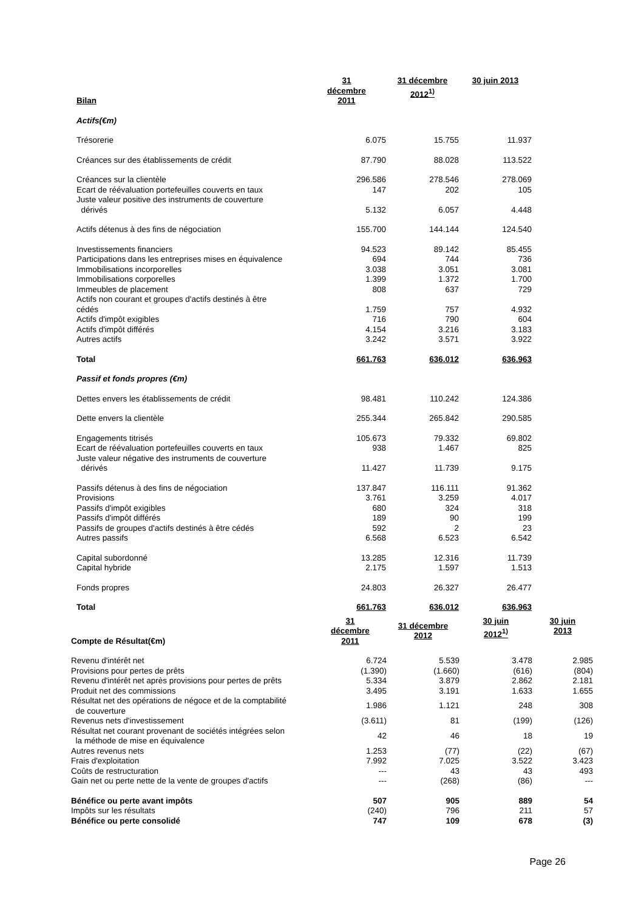| Bilan | 31 décembre 2011 | 31 décembre 2012<sup>1)</sup> | 30 juin 2013 |
| --- | --- | --- | --- |
| Actifs(€m) | | | |
| Trésorerie | 6.075 | 15.755 | 11.937 |
| Créances sur des établissements de crédit | 87.790 | 88.028 | 113.522 |
| Créances sur la clientèle | 296.586 | 278.546 | 278.069 |
| Ecart de réévaluation portefeuilles couverts en taux | 147 | 202 | 105 |
| Juste valeur positive des instruments de couverture dérivés | 5.132 | 6.057 | 4.448 |
| Actifs détenus à des fins de négociation | 155.700 | 144.144 | 124.540 |
| Investissements financiers | 94.523 | 89.142 | 85.455 |
| Participations dans les entreprises mises en équivalence | 694 | 744 | 736 |
| Immobilisations incorporelles | 3.038 | 3.051 | 3.081 |
| Immobilisations corporelles | 1.399 | 1.372 | 1.700 |
| Immeubles de placement | 808 | 637 | 729 |
| Actifs non courant et groupes d'actifs destinés à être cédés | 1.759 | 757 | 4.932 |
| Actifs d'impôt exigibles | 716 | 790 | 604 |
| Actifs d'impôt différés | 4.154 | 3.216 | 3.183 |
| Autres actifs | 3.242 | 3.571 | 3.922 |
| Total | 661.763 | 636.012 | 636.963 |
| Passif et fonds propres (€m) | | | |
| Dettes envers les établissements de crédit | 98.481 | 110.242 | 124.386 |
| Dette envers la clientèle | 255.344 | 265.842 | 290.585 |
| Engagements titrisés | 105.673 | 79.332 | 69.802 |
| Ecart de réévaluation portefeuilles couverts en taux | 938 | 1.467 | 825 |
| Juste valeur négative des instruments de couverture dérivés | 11.427 | 11.739 | 9.175 |
| Passifs détenus à des fins de négociation | 137.847 | 116.111 | 91.362 |
| Provisions | 3.761 | 3.259 | 4.017 |
| Passifs d'impôt exigibles | 680 | 324 | 318 |
| Passifs d'impôt différés | 189 | 90 | 199 |
| Passifs de groupes d'actifs destinés à être cédés | 592 | 2 | 23 |
| Autres passifs | 6.568 | 6.523 | 6.542 |
| Capital subordonné | 13.285 | 12.316 | 11.739 |
| Capital hybride | 2.175 | 1.597 | 1.513 |
| Fonds propres | 24.803 | 26.327 | 26.477 |
| Total | 661.763 | 636.012 | 636.963 |
| Compte de Résultat(€m) | 31 décembre 2011 | 31 décembre 2012 | 30 juin 2012<sup>1)</sup> | 30 juin 2013 |
| --- | --- | --- | --- | --- |
| Revenu d'intérêt net | 6.724 | 5.539 | 3.478 | 2.985 |
| Provisions pour pertes de prêts | (1.390) | (1.660) | (616) | (804) |
| Revenu d'intérêt net après provisions pour pertes de prêts | 5.334 | 3.879 | 2.862 | 2.181 |
| Produit net des commissions | 3.495 | 3.191 | 1.633 | 1.655 |
| Résultat net des opérations de négoce et de la comptabilité de couverture | 1.986 | 1.121 | 248 | 308 |
| Revenus nets d'investissement | (3.611) | 81 | (199) | (126) |
| Résultat net courant provenant de sociétés intégrées selon la méthode de mise en équivalence | 42 | 46 | 18 | 19 |
| Autres revenus nets | 1.253 | (77) | (22) | (67) |
| Frais d'exploitation | 7.992 | 7.025 | 3.522 | 3.423 |
| Coûts de restructuration | --- | 43 | 43 | 493 |
| Gain net ou perte nette de la vente de groupes d'actifs | --- | (268) | (86) | --- |
| Bénéfice ou perte avant impôts | 507 | 905 | 889 | 54 |
| Impôts sur les résultats | (240) | 796 | 211 | 57 |
| Bénéfice ou perte consolidé | 747 | 109 | 678 | (3) |
Page 26